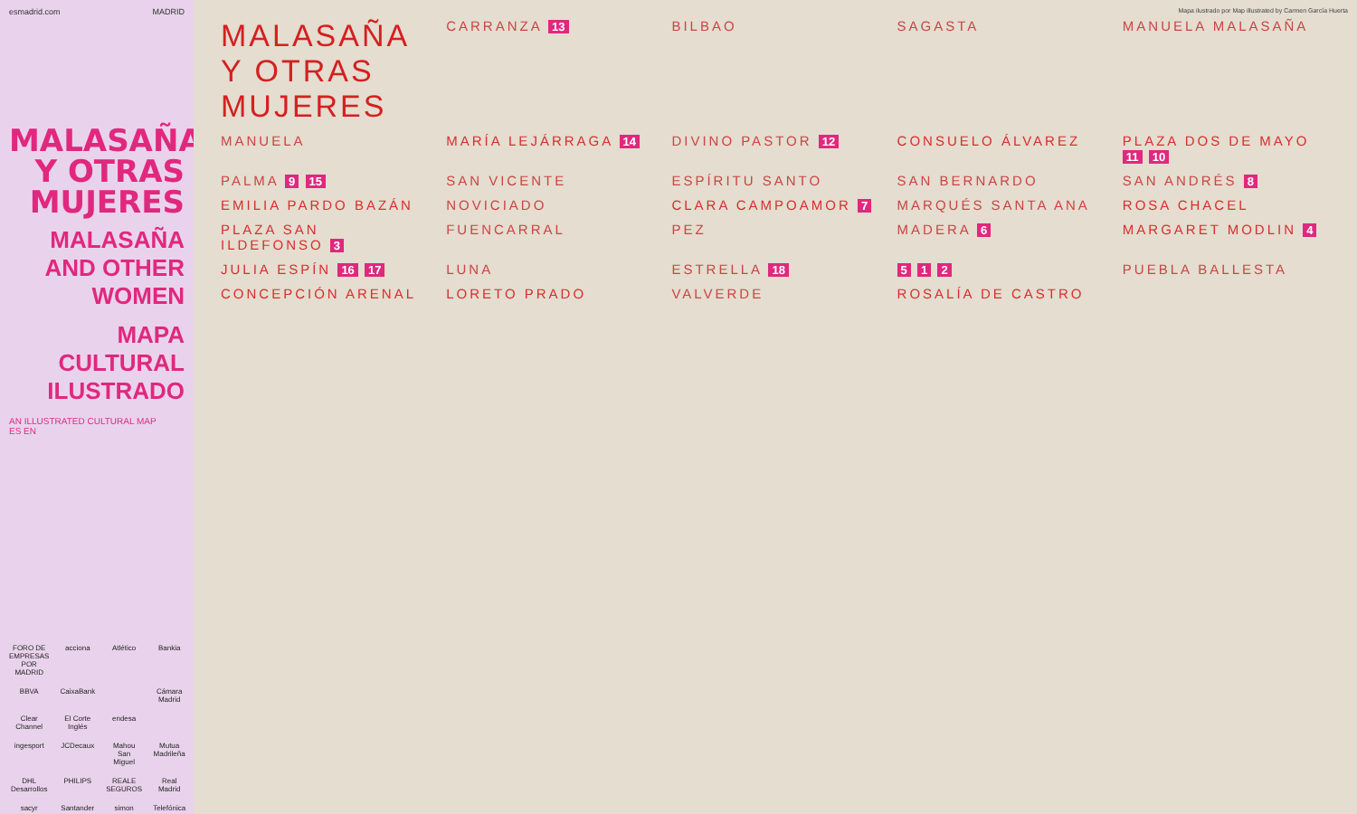esmadrid.com MADRID
MALASAÑA Y OTRAS MUJERES
MALASAÑA AND OTHER WOMEN
MAPA CULTURAL ILUSTRADO
AN ILLUSTRATED CULTURAL MAP
ES EN
FORO DE EMPRESAS POR MADRID acciona Atlético Bankia BBVA CaixaBank Cámara Madrid Clear Channel El Corte Inglés endesa ingesport JCDecaux Mahou San Miguel Mutua Madrileña DHL Desarrollos PHILIPS REALE SEGUROS Real Madrid sacyr Santander simon Telefónica
Mapa ilustrado por Map illustrated by Carmen García Huerta
MALASAÑA Y OTRAS MUJERES
CARRANZA 13
BILBAO
SAGASTA
MANUELA MALASAÑA
MANUELA
MARÍA LEJÁRRAGA 14
DIVINO PASTOR 12
CONSUELO ÁLVAREZ
PLAZA DOS DE MAYO 11 10
PALMA 9 15
SAN VICENTE
ESPÍRITU SANTO
SAN BERNARDO
SAN ANDRÉS 8
EMILIA PARDO BAZÁN
NOVICIADO
CLARA CAMPOAMOR 7
MARQUÉS SANTA ANA
ROSA CHACEL
PLAZA SAN ILDEFONSO 3
FUENCARRAL
PEZ
MADERA 6
MARGARET MODLIN 4
JULIA ESPÍN 16 17
LUNA
ESTRELLA 18
5 1 2
PUEBLA BALLESTA
CONCEPCIÓN ARENAL
LORETO PRADO
VALVERDE
ROSALÍA DE CASTRO